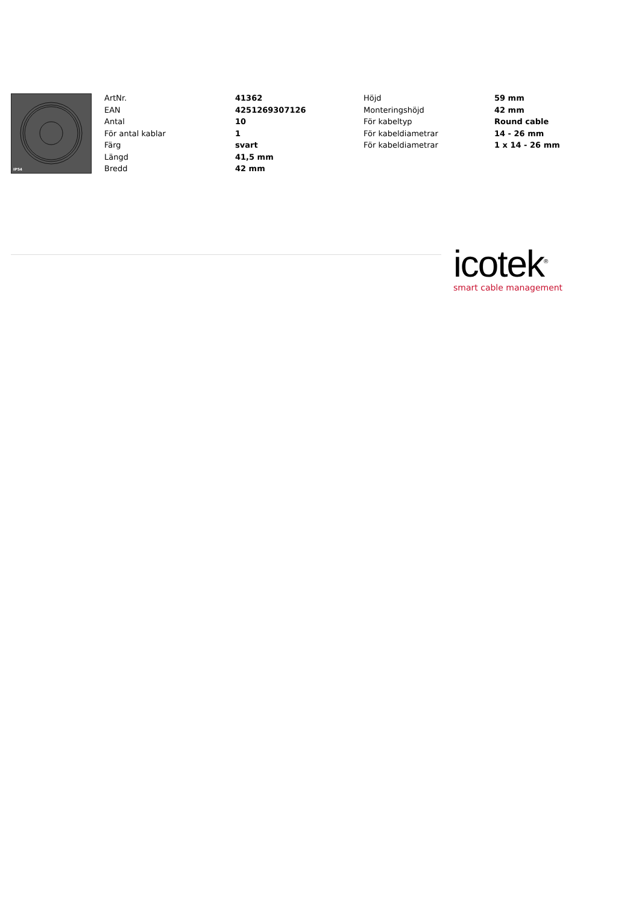IP54
| ArtNr. | 41362 | Höjd | 59 mm |
| EAN | 4251269307126 | Monteringshöjd | 42 mm |
| Antal | 10 | För kabeltyp | Round cable |
| För antal kablar | 1 | För kabeldiametrar | 14 - 26 mm |
| Färg | svart | För kabeldiametrar | 1 x 14 - 26 mm |
| Längd | 41,5 mm | | |
| Bredd | 42 mm | | |
icotek<sup>®</sup>
smart cable management